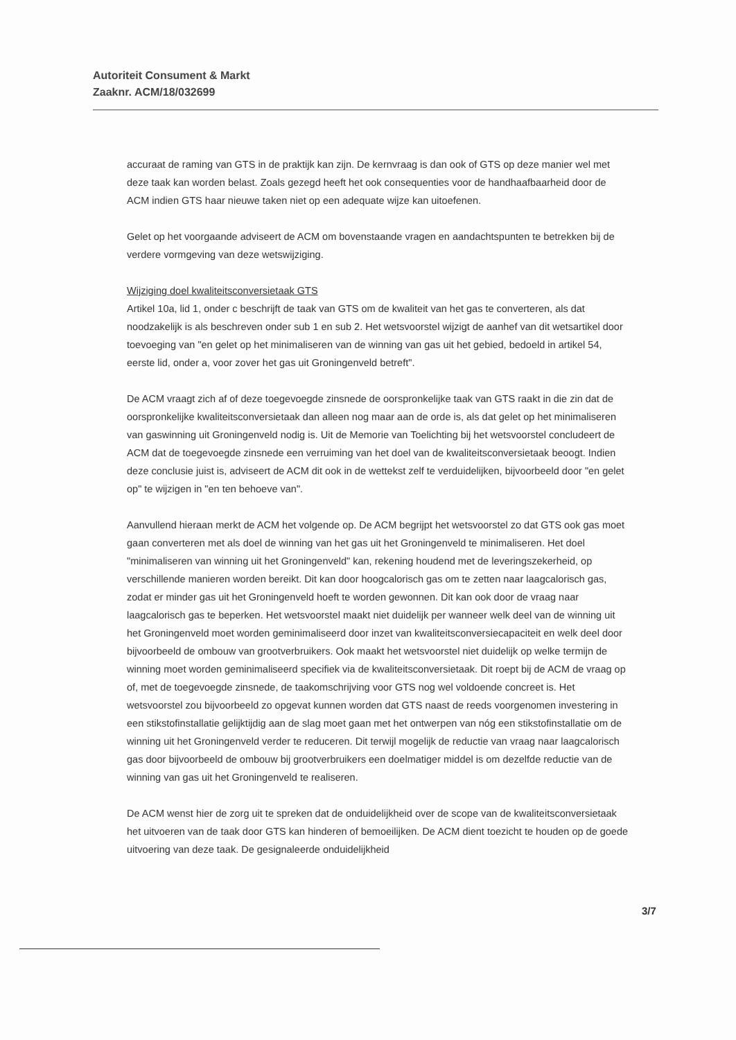Autoriteit Consument & Markt
Zaaknr. ACM/18/032699
accuraat de raming van GTS in de praktijk kan zijn. De kernvraag is dan ook of GTS op deze manier wel met deze taak kan worden belast. Zoals gezegd heeft het ook consequenties voor de handhaafbaarheid door de ACM indien GTS haar nieuwe taken niet op een adequate wijze kan uitoefenen.
Gelet op het voorgaande adviseert de ACM om bovenstaande vragen en aandachtspunten te betrekken bij de verdere vormgeving van deze wetswijziging.
Wijziging doel kwaliteitsconversietaak GTS
Artikel 10a, lid 1, onder c beschrijft de taak van GTS om de kwaliteit van het gas te converteren, als dat noodzakelijk is als beschreven onder sub 1 en sub 2. Het wetsvoorstel wijzigt de aanhef van dit wetsartikel door toevoeging van "en gelet op het minimaliseren van de winning van gas uit het gebied, bedoeld in artikel 54, eerste lid, onder a, voor zover het gas uit Groningenveld betreft".
De ACM vraagt zich af of deze toegevoegde zinsnede de oorspronkelijke taak van GTS raakt in die zin dat de oorspronkelijke kwaliteitsconversietaak dan alleen nog maar aan de orde is, als dat gelet op het minimaliseren van gaswinning uit Groningenveld nodig is. Uit de Memorie van Toelichting bij het wetsvoorstel concludeert de ACM dat de toegevoegde zinsnede een verruiming van het doel van de kwaliteitsconversietaak beoogt. Indien deze conclusie juist is, adviseert de ACM dit ook in de wettekst zelf te verduidelijken, bijvoorbeeld door "en gelet op" te wijzigen in "en ten behoeve van".
Aanvullend hieraan merkt de ACM het volgende op. De ACM begrijpt het wetsvoorstel zo dat GTS ook gas moet gaan converteren met als doel de winning van het gas uit het Groningenveld te minimaliseren. Het doel "minimaliseren van winning uit het Groningenveld" kan, rekening houdend met de leveringszekerheid, op verschillende manieren worden bereikt. Dit kan door hoogcalorisch gas om te zetten naar laagcalorisch gas, zodat er minder gas uit het Groningenveld hoeft te worden gewonnen. Dit kan ook door de vraag naar laagcalorisch gas te beperken. Het wetsvoorstel maakt niet duidelijk per wanneer welk deel van de winning uit het Groningenveld moet worden geminimaliseerd door inzet van kwaliteitsconversiecapaciteit en welk deel door bijvoorbeeld de ombouw van grootverbruikers. Ook maakt het wetsvoorstel niet duidelijk op welke termijn de winning moet worden geminimaliseerd specifiek via de kwaliteitsconversietaak. Dit roept bij de ACM de vraag op of, met de toegevoegde zinsnede, de taakomschrijving voor GTS nog wel voldoende concreet is. Het wetsvoorstel zou bijvoorbeeld zo opgevat kunnen worden dat GTS naast de reeds voorgenomen investering in een stikstofinstallatie gelijktijdig aan de slag moet gaan met het ontwerpen van nóg een stikstofinstallatie om de winning uit het Groningenveld verder te reduceren. Dit terwijl mogelijk de reductie van vraag naar laagcalorisch gas door bijvoorbeeld de ombouw bij grootverbruikers een doelmatiger middel is om dezelfde reductie van de winning van gas uit het Groningenveld te realiseren.
De ACM wenst hier de zorg uit te spreken dat de onduidelijkheid over de scope van de kwaliteitsconversietaak het uitvoeren van de taak door GTS kan hinderen of bemoeilijken. De ACM dient toezicht te houden op de goede uitvoering van deze taak. De gesignaleerde onduidelijkheid
3/7